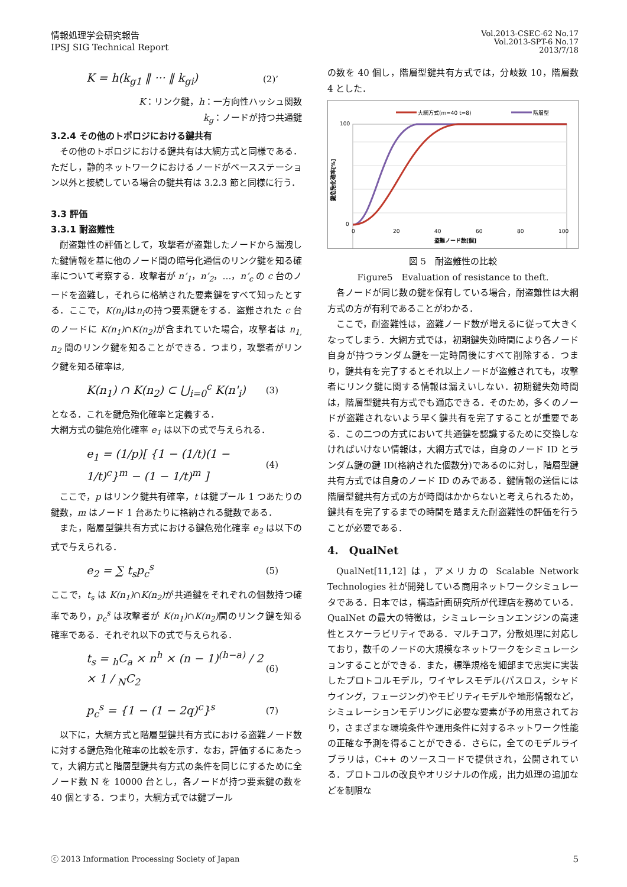情報処理学会研究報告
IPSJ SIG Technical Report
Vol.2013-CSEC-62 No.17
Vol.2013-SPT-6 No.17
2013/7/18
K = h(k<sub>g1</sub> ‖ ··· ‖ k<sub>gi</sub>) (2)’
K：リンク鍵，h：一方向性ハッシュ関数
k<sub>g</sub>：ノードが持つ共通鍵
3.2.4 その他のトポロジにおける鍵共有
その他のトポロジにおける鍵共有は大網方式と同様である．ただし，静的ネットワークにおけるノードがベースステーション以外と接続している場合の鍵共有は 3.2.3 節と同様に行う．
3.3 評価
3.3.1 耐盗難性
耐盗難性の評価として，攻撃者が盗難したノードから漏洩した鍵情報を基に他のノード間の暗号化通信のリンク鍵を知る確率について考察する．攻撃者が n’<sub>1</sub>，n’<sub>2</sub>，…，n’<sub>c</sub> の c 台のノードを盗難し，それらに格納された要素鍵をすべて知ったとする．ここで，K(n<sub>i</sub>) はn<sub>i</sub>の持つ要素鍵をする．盗難された c 台のノードに K(n<sub>1</sub>)∩K(n<sub>2</sub>) が含まれていた場合，攻撃者は n<sub>1,</sub> n<sub>2</sub> 間のリンク鍵を知ることができる．つまり，攻撃者がリンク鍵を知る確率は,
K(n<sub>1</sub>) ∩ K(n<sub>2</sub>) ⊂ ⋃<sub>i=0</sub><sup>c</sup> K(n'<sub>i</sub>) (3)
となる．これを鍵危殆化確率と定義する．
大網方式の鍵危殆化確率 e<sub>1</sub> は以下の式で与えられる．
e<sub>1</sub> = (1/p)[ {1 − (1/t)(1 − 1/t)<sup>c</sup>}<sup>m</sup> − (1 − 1/t)<sup>m</sup> ] (4)
ここで，p はリンク鍵共有確率，t は鍵プール 1 つあたりの鍵数，m はノード 1 台あたりに格納される鍵数である．
また，階層型鍵共有方式における鍵危殆化確率 e<sub>2</sub> は以下の式で与えられる．
e<sub>2</sub> = ∑ t<sub>s</sub>p<sub>c</sub><sup>s</sup> (5)
ここで，t<sub>s</sub> は K(n<sub>1</sub>)∩K(n<sub>2</sub>) が共通鍵をそれぞれの個数持つ確率であり，p<sub>c</sub><sup>s</sup> は攻撃者が K(n<sub>1</sub>)∩K(n<sub>2</sub>) 間のリンク鍵を知る確率である．それぞれ以下の式で与えられる．
t<sub>s</sub> = <sub>h</sub>C<sub>a</sub> × n<sup>h</sup> × (n − 1)<sup>(h−a)</sup> / 2 × 1 / <sub>N</sub>C<sub>2</sub> (6)
p<sub>c</sub><sup>s</sup> = {1 − (1 − 2q)<sup>c</sup>}<sup>s</sup> (7)
以下に，大網方式と階層型鍵共有方式における盗難ノード数に対する鍵危殆化確率の比較を示す．なお，評価するにあたって，大網方式と階層型鍵共有方式の条件を同じにするために全ノード数 N を 10000 台とし，各ノードが持つ要素鍵の数を 40 個とする．つまり，大網方式では鍵プール
の数を 40 個し，階層型鍵共有方式では，分岐数 10，階層数 4 とした．
大網方式(m=40 t=8)
階層型
100
0
0
20
40
60
80
100
盗難ノード数[個]
鍵危殆化確率[%]
図 5　耐盗難性の比較
Figure5　Evaluation of resistance to theft.
各ノードが同じ数の鍵を保有している場合，耐盗難性は大網方式の方が有利であることがわかる．
ここで，耐盗難性は，盗難ノード数が増えるに従って大きくなってしまう．大網方式では，初期鍵失効時間により各ノード自身が持つランダム鍵を一定時間後にすべて削除する．つまり，鍵共有を完了するとそれ以上ノードが盗難されても，攻撃者にリンク鍵に関する情報は漏えいしない．初期鍵失効時間は，階層型鍵共有方式でも適応できる．そのため，多くのノードが盗難されないよう早く鍵共有を完了することが重要である．この二つの方式において共通鍵を認識するために交換しなければいけない情報は，大網方式では，自身のノード ID とランダム鍵の鍵 ID(格納された個数分)であるのに対し，階層型鍵共有方式では自身のノード ID のみである．鍵情報の送信には階層型鍵共有方式の方が時間はかからないと考えられるため，鍵共有を完了するまでの時間を踏まえた耐盗難性の評価を行うことが必要である．
4.　QualNet
QualNet[11,12] は，アメリカの Scalable Network Technologies 社が開発している商用ネットワークシミュレータである．日本では，構造計画研究所が代理店を務めている．QualNet の最大の特徴は，シミュレーションエンジンの高速性とスケーラビリティである．マルチコア，分散処理に対応しており，数千のノードの大規模なネットワークをシミュレーションすることができる．また，標準規格を細部まで忠実に実装したプロトコルモデル，ワイヤレスモデル(パスロス，シャドウイング，フェージング)やモビリティモデルや地形情報など，シミュレーションモデリングに必要な要素が予め用意されており，さまざまな環境条件や運用条件に対するネットワーク性能の正確な予測を得ることができる．さらに，全てのモデルライブラリは，C++ のソースコードで提供され，公開されている．プロトコルの改良やオリジナルの作成，出力処理の追加などを制限な
ⓒ 2013 Information Processing Society of Japan 5